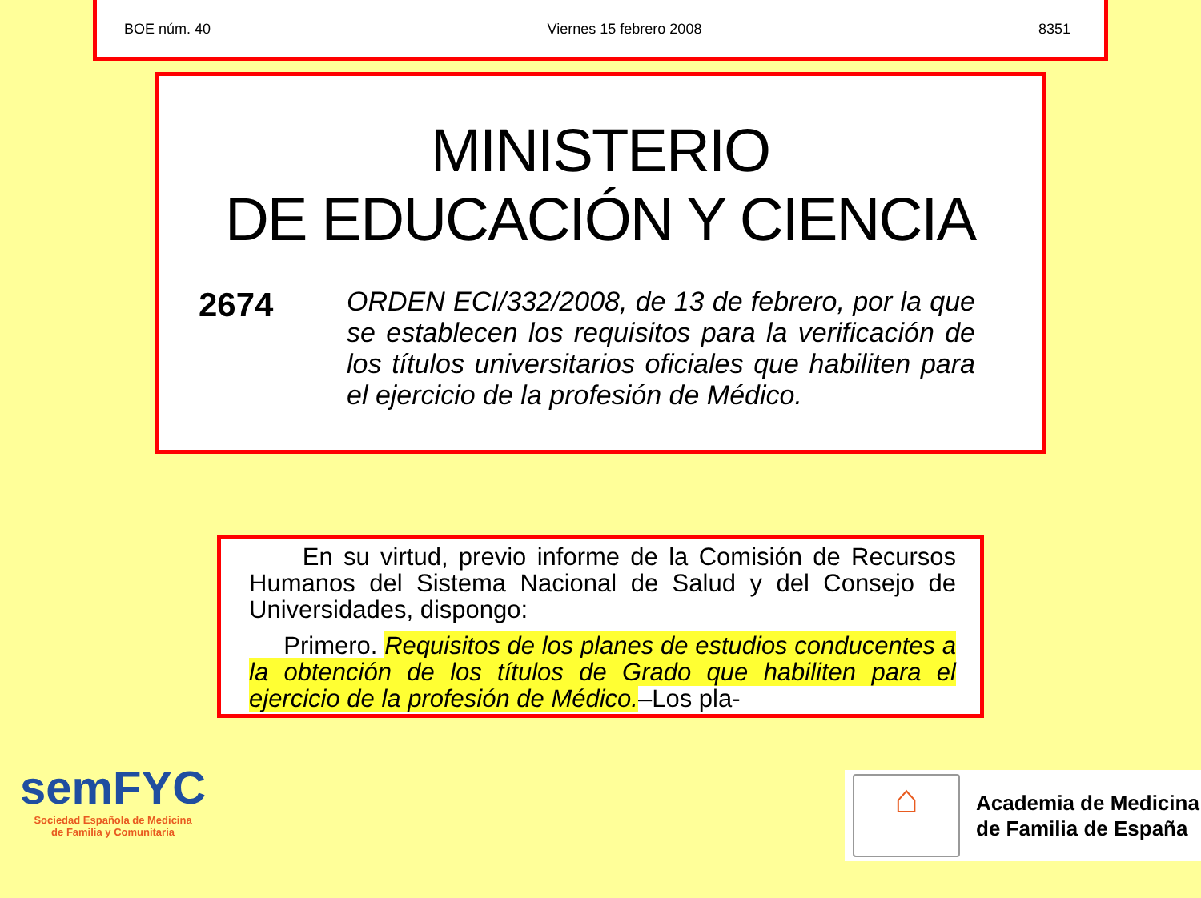BOE núm. 40 Viernes 15 febrero 2008 8351
MINISTERIO
DE EDUCACIÓN Y CIENCIA
2674
ORDEN ECI/332/2008, de 13 de febrero, por la que se establecen los requisitos para la verificación de los títulos universitarios oficiales que habiliten para el ejercicio de la profesión de Médico.
En su virtud, previo informe de la Comisión de Recursos Humanos del Sistema Nacional de Salud y del Consejo de Universidades, dispongo:
Primero. Requisitos de los planes de estudios conducentes a la obtención de los títulos de Grado que habiliten para el ejercicio de la profesión de Médico.–Los pla-
semFYC
Sociedad Española de Medicina
de Familia y Comunitaria
⌂
Academia de Medicina
de Familia de España